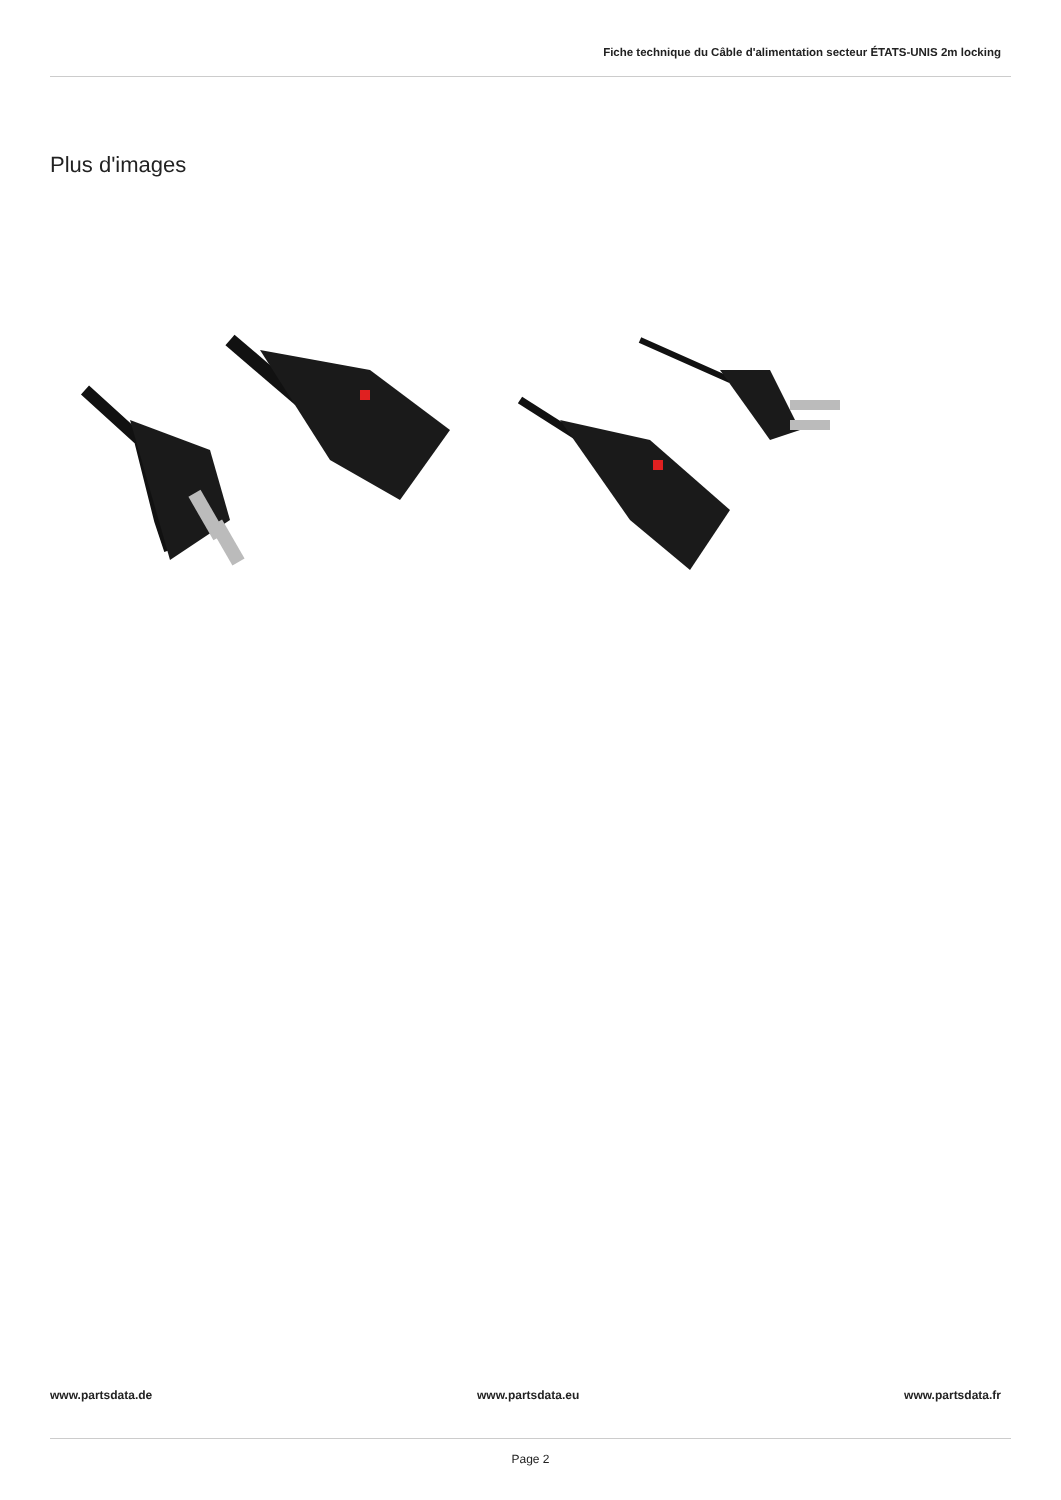Fiche technique du Câble d'alimentation secteur ÉTATS-UNIS 2m locking
Plus d'images
www.partsdata.de www.partsdata.eu www.partsdata.fr
Page 2